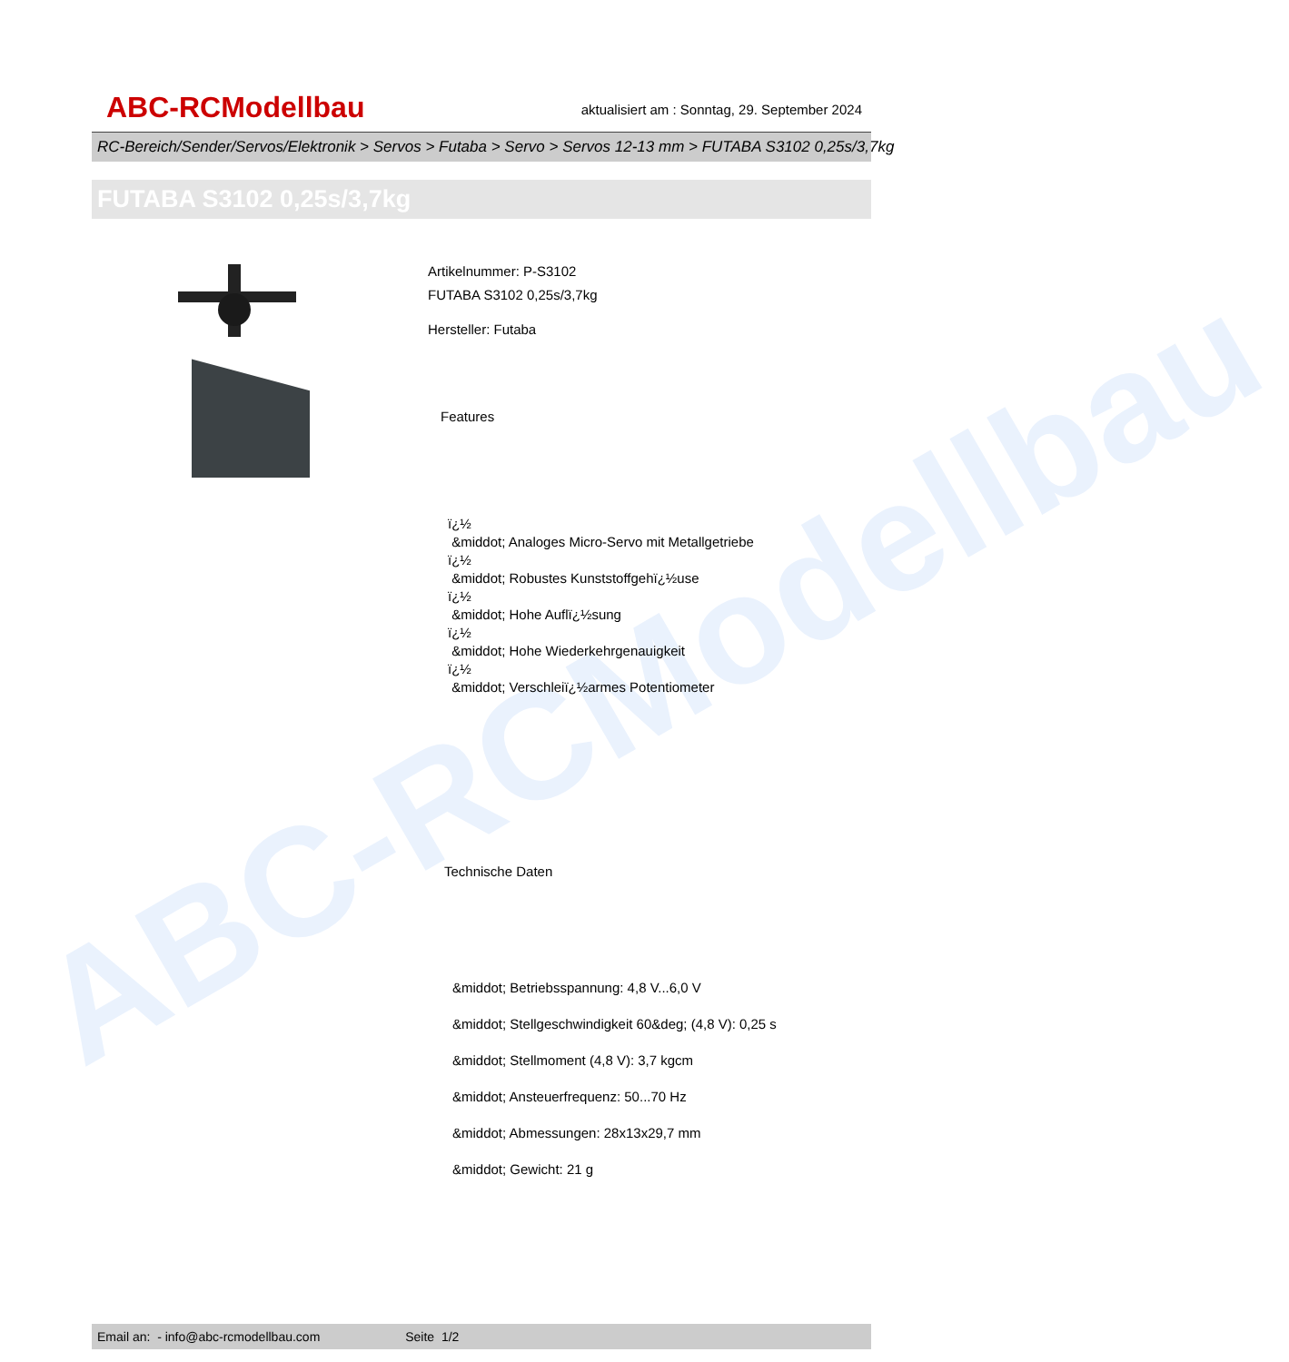ABC-RCModellbau
ABC-RCModellbau
aktualisiert am : Sonntag, 29. September 2024
RC-Bereich/Sender/Servos/Elektronik > Servos > Futaba > Servo > Servos 12-13 mm > FUTABA S3102 0,25s/3,7kg
FUTABA S3102 0,25s/3,7kg
Artikelnummer: P-S3102
FUTABA S3102 0,25s/3,7kg
Hersteller: Futaba
Features
ï¿½
&middot; Analoges Micro-Servo mit Metallgetriebe
ï¿½
&middot; Robustes Kunststoffgehï¿½use
ï¿½
&middot; Hohe Auflï¿½sung
ï¿½
&middot; Hohe Wiederkehrgenauigkeit
ï¿½
&middot; Verschleiï¿½armes Potentiometer
Technische Daten
&middot; Betriebsspannung: 4,8 V...6,0 V
&middot; Stellgeschwindigkeit 60&deg; (4,8 V): 0,25 s
&middot; Stellmoment (4,8 V): 3,7 kgcm
&middot; Ansteuerfrequenz: 50...70 Hz
&middot; Abmessungen: 28x13x29,7 mm
&middot; Gewicht: 21 g
Email an: - info@abc-rcmodellbau.com Seite 1/2